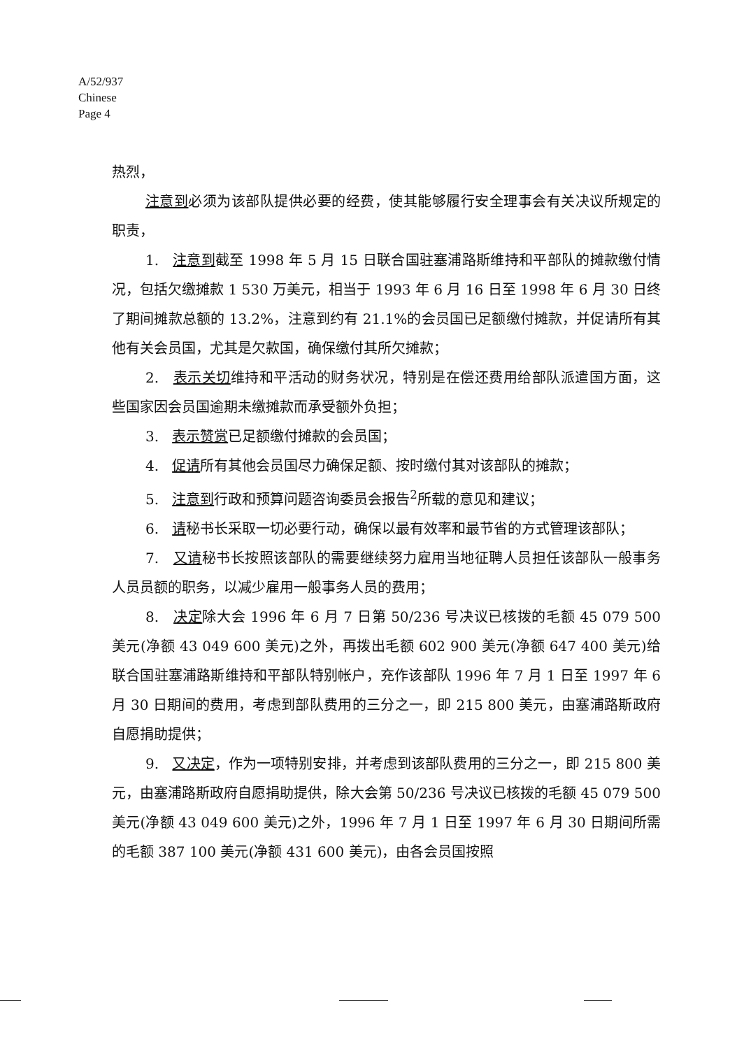A/52/937
Chinese
Page 4
热烈，
注意到必须为该部队提供必要的经费，使其能够履行安全理事会有关决议所规定的职责，
1. 注意到截至 1998 年 5 月 15 日联合国驻塞浦路斯维持和平部队的摊款缴付情况，包括欠缴摊款 1 530 万美元，相当于 1993 年 6 月 16 日至 1998 年 6 月 30 日终了期间摊款总额的 13.2%，注意到约有 21.1%的会员国已足额缴付摊款，并促请所有其他有关会员国，尤其是欠款国，确保缴付其所欠摊款；
2. 表示关切维持和平活动的财务状况，特别是在偿还费用给部队派遣国方面，这些国家因会员国逾期未缴摊款而承受额外负担；
3. 表示赞赏已足额缴付摊款的会员国；
4. 促请所有其他会员国尽力确保足额、按时缴付其对该部队的摊款；
5. 注意到行政和预算问题咨询委员会报告<sup>2</sup>所载的意见和建议；
6. 请秘书长采取一切必要行动，确保以最有效率和最节省的方式管理该部队；
7. 又请秘书长按照该部队的需要继续努力雇用当地征聘人员担任该部队一般事务人员员额的职务，以减少雇用一般事务人员的费用；
8. 决定除大会 1996 年 6 月 7 日第 50/236 号决议已核拨的毛额 45 079 500 美元(净额 43 049 600 美元)之外，再拨出毛额 602 900 美元(净额 647 400 美元)给联合国驻塞浦路斯维持和平部队特别帐户，充作该部队 1996 年 7 月 1 日至 1997 年 6 月 30 日期间的费用，考虑到部队费用的三分之一，即 215 800 美元，由塞浦路斯政府自愿捐助提供；
9. 又决定，作为一项特别安排，并考虑到该部队费用的三分之一，即 215 800 美元，由塞浦路斯政府自愿捐助提供，除大会第 50/236 号决议已核拨的毛额 45 079 500 美元(净额 43 049 600 美元)之外，1996 年 7 月 1 日至 1997 年 6 月 30 日期间所需的毛额 387 100 美元(净额 431 600 美元)，由各会员国按照